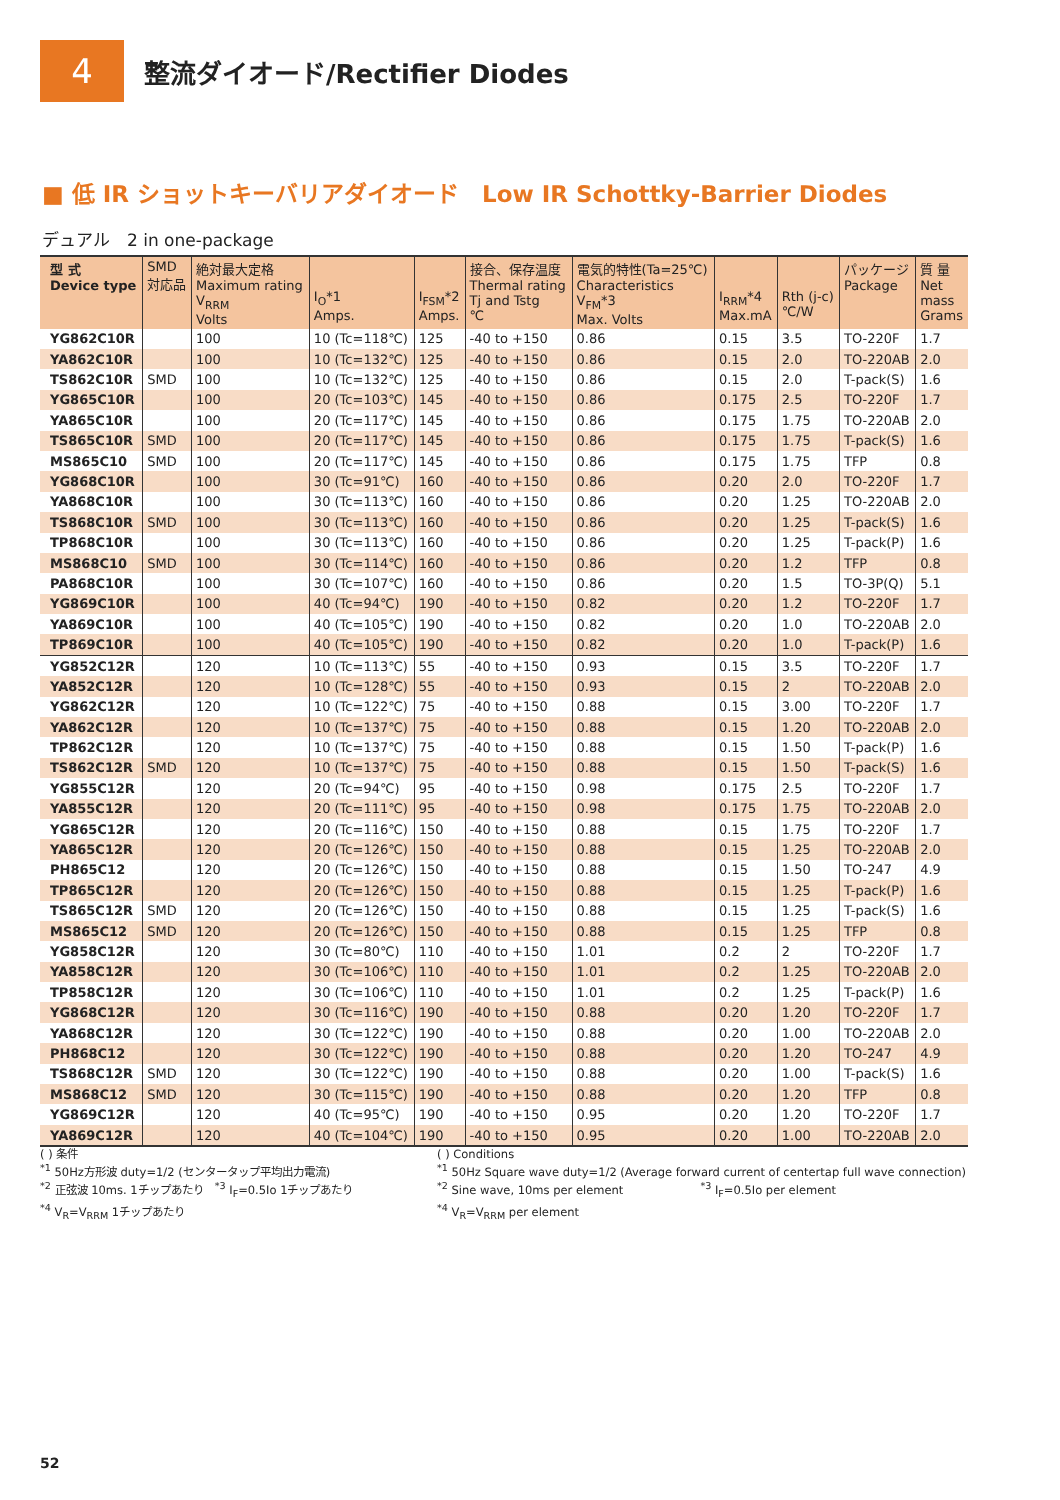4
整流ダイオード/Rectifier Diodes
■ 低 IR ショットキーバリアダイオード　Low IR Schottky-Barrier Diodes
デュアル　2 in one-package
| 型 式 Device type | SMD 対応品 | 絶対最大定格 Maximum rating V<sub>RRM</sub> Volts | I<sub>O</sub>*1 Amps. | I<sub>FSM</sub>*2 Amps. | 接合、保存温度 Thermal rating Tj and Tstg ℃ | 電気的特性(Ta=25℃) Characteristics V<sub>FM</sub>*3 Max. Volts | I<sub>RRM</sub>*4 Max.mA | Rth (j-c) ℃/W | パッケージ Package | 質 量 Net mass Grams |
| --- | --- | --- | --- | --- | --- | --- | --- | --- | --- | --- |
| YG862C10R | | 100 | 10 (Tc=118℃) | 125 | -40 to +150 | 0.86 | 0.15 | 3.5 | TO-220F | 1.7 |
| YA862C10R | | 100 | 10 (Tc=132℃) | 125 | -40 to +150 | 0.86 | 0.15 | 2.0 | TO-220AB | 2.0 |
| TS862C10R | SMD | 100 | 10 (Tc=132℃) | 125 | -40 to +150 | 0.86 | 0.15 | 2.0 | T-pack(S) | 1.6 |
| YG865C10R | | 100 | 20 (Tc=103℃) | 145 | -40 to +150 | 0.86 | 0.175 | 2.5 | TO-220F | 1.7 |
| YA865C10R | | 100 | 20 (Tc=117℃) | 145 | -40 to +150 | 0.86 | 0.175 | 1.75 | TO-220AB | 2.0 |
| TS865C10R | SMD | 100 | 20 (Tc=117℃) | 145 | -40 to +150 | 0.86 | 0.175 | 1.75 | T-pack(S) | 1.6 |
| MS865C10 | SMD | 100 | 20 (Tc=117℃) | 145 | -40 to +150 | 0.86 | 0.175 | 1.75 | TFP | 0.8 |
| YG868C10R | | 100 | 30 (Tc=91℃) | 160 | -40 to +150 | 0.86 | 0.20 | 2.0 | TO-220F | 1.7 |
| YA868C10R | | 100 | 30 (Tc=113℃) | 160 | -40 to +150 | 0.86 | 0.20 | 1.25 | TO-220AB | 2.0 |
| TS868C10R | SMD | 100 | 30 (Tc=113℃) | 160 | -40 to +150 | 0.86 | 0.20 | 1.25 | T-pack(S) | 1.6 |
| TP868C10R | | 100 | 30 (Tc=113℃) | 160 | -40 to +150 | 0.86 | 0.20 | 1.25 | T-pack(P) | 1.6 |
| MS868C10 | SMD | 100 | 30 (Tc=114℃) | 160 | -40 to +150 | 0.86 | 0.20 | 1.2 | TFP | 0.8 |
| PA868C10R | | 100 | 30 (Tc=107℃) | 160 | -40 to +150 | 0.86 | 0.20 | 1.5 | TO-3P(Q) | 5.1 |
| YG869C10R | | 100 | 40 (Tc=94℃) | 190 | -40 to +150 | 0.82 | 0.20 | 1.2 | TO-220F | 1.7 |
| YA869C10R | | 100 | 40 (Tc=105℃) | 190 | -40 to +150 | 0.82 | 0.20 | 1.0 | TO-220AB | 2.0 |
| TP869C10R | | 100 | 40 (Tc=105℃) | 190 | -40 to +150 | 0.82 | 0.20 | 1.0 | T-pack(P) | 1.6 |
| YG852C12R | | 120 | 10 (Tc=113℃) | 55 | -40 to +150 | 0.93 | 0.15 | 3.5 | TO-220F | 1.7 |
| YA852C12R | | 120 | 10 (Tc=128℃) | 55 | -40 to +150 | 0.93 | 0.15 | 2 | TO-220AB | 2.0 |
| YG862C12R | | 120 | 10 (Tc=122℃) | 75 | -40 to +150 | 0.88 | 0.15 | 3.00 | TO-220F | 1.7 |
| YA862C12R | | 120 | 10 (Tc=137℃) | 75 | -40 to +150 | 0.88 | 0.15 | 1.20 | TO-220AB | 2.0 |
| TP862C12R | | 120 | 10 (Tc=137℃) | 75 | -40 to +150 | 0.88 | 0.15 | 1.50 | T-pack(P) | 1.6 |
| TS862C12R | SMD | 120 | 10 (Tc=137℃) | 75 | -40 to +150 | 0.88 | 0.15 | 1.50 | T-pack(S) | 1.6 |
| YG855C12R | | 120 | 20 (Tc=94℃) | 95 | -40 to +150 | 0.98 | 0.175 | 2.5 | TO-220F | 1.7 |
| YA855C12R | | 120 | 20 (Tc=111℃) | 95 | -40 to +150 | 0.98 | 0.175 | 1.75 | TO-220AB | 2.0 |
| YG865C12R | | 120 | 20 (Tc=116℃) | 150 | -40 to +150 | 0.88 | 0.15 | 1.75 | TO-220F | 1.7 |
| YA865C12R | | 120 | 20 (Tc=126℃) | 150 | -40 to +150 | 0.88 | 0.15 | 1.25 | TO-220AB | 2.0 |
| PH865C12 | | 120 | 20 (Tc=126℃) | 150 | -40 to +150 | 0.88 | 0.15 | 1.50 | TO-247 | 4.9 |
| TP865C12R | | 120 | 20 (Tc=126℃) | 150 | -40 to +150 | 0.88 | 0.15 | 1.25 | T-pack(P) | 1.6 |
| TS865C12R | SMD | 120 | 20 (Tc=126℃) | 150 | -40 to +150 | 0.88 | 0.15 | 1.25 | T-pack(S) | 1.6 |
| MS865C12 | SMD | 120 | 20 (Tc=126℃) | 150 | -40 to +150 | 0.88 | 0.15 | 1.25 | TFP | 0.8 |
| YG858C12R | | 120 | 30 (Tc=80℃) | 110 | -40 to +150 | 1.01 | 0.2 | 2 | TO-220F | 1.7 |
| YA858C12R | | 120 | 30 (Tc=106℃) | 110 | -40 to +150 | 1.01 | 0.2 | 1.25 | TO-220AB | 2.0 |
| TP858C12R | | 120 | 30 (Tc=106℃) | 110 | -40 to +150 | 1.01 | 0.2 | 1.25 | T-pack(P) | 1.6 |
| YG868C12R | | 120 | 30 (Tc=116℃) | 190 | -40 to +150 | 0.88 | 0.20 | 1.20 | TO-220F | 1.7 |
| YA868C12R | | 120 | 30 (Tc=122℃) | 190 | -40 to +150 | 0.88 | 0.20 | 1.00 | TO-220AB | 2.0 |
| PH868C12 | | 120 | 30 (Tc=122℃) | 190 | -40 to +150 | 0.88 | 0.20 | 1.20 | TO-247 | 4.9 |
| TS868C12R | SMD | 120 | 30 (Tc=122℃) | 190 | -40 to +150 | 0.88 | 0.20 | 1.00 | T-pack(S) | 1.6 |
| MS868C12 | SMD | 120 | 30 (Tc=115℃) | 190 | -40 to +150 | 0.88 | 0.20 | 1.20 | TFP | 0.8 |
| YG869C12R | | 120 | 40 (Tc=95℃) | 190 | -40 to +150 | 0.95 | 0.20 | 1.20 | TO-220F | 1.7 |
| YA869C12R | | 120 | 40 (Tc=104℃) | 190 | -40 to +150 | 0.95 | 0.20 | 1.00 | TO-220AB | 2.0 |
( ) 条件
<sup>*1</sup> 50Hz方形波 duty=1/2 (センタータップ平均出力電流)
<sup>*2</sup> 正弦波 10ms. 1チップあたり　<sup>*3</sup> I<sub>F</sub>=0.5Io 1チップあたり
<sup>*4</sup> V<sub>R</sub>=V<sub>RRM</sub> 1チップあたり
( ) Conditions
<sup>*1</sup> 50Hz Square wave duty=1/2 (Average forward current of centertap full wave connection)
<sup>*2</sup> Sine wave, 10ms per element　　　　　　　<sup>*3</sup> I<sub>F</sub>=0.5Io per element
<sup>*4</sup> V<sub>R</sub>=V<sub>RRM</sub> per element
52